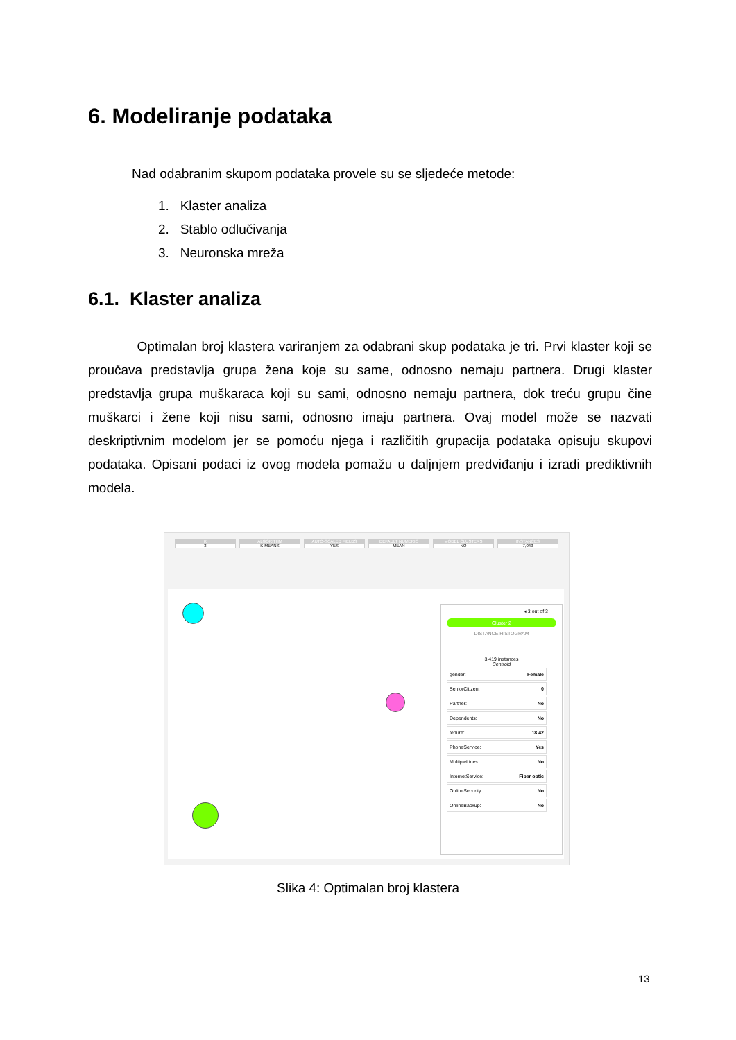6. Modeliranje podataka
Nad odabranim skupom podataka provele su se sljedeće metode:
1. Klaster analiza
2. Stablo odlučivanja
3. Neuronska mreža
6.1. Klaster analiza
Optimalan broj klastera variranjem za odabrani skup podataka je tri. Prvi klaster koji se proučava predstavlja grupa žena koje su same, odnosno nemaju partnera. Drugi klaster predstavlja grupa muškaraca koji su sami, odnosno nemaju partnera, dok treću grupu čine muškarci i žene koji nisu sami, odnosno imaju partnera. Ovaj model može se nazvati deskriptivnim modelom jer se pomoću njega i različitih grupacija podataka opisuju skupovi podataka. Opisani podaci iz ovog modela pomažu u daljnjem predviđanju i izradi prediktivnih modela.
K
3
ALGORITHM
K-MEANS
AUTO-SCALED FIELDS
YES
DEFAULT NUMERIC
MEAN
MODEL CLUSTERS
NO
INSTANCES
7,043
◂ 3 out of 3
Cluster 2
DISTANCE HISTOGRAM
3,419 instances
Centroid
gender: Female
SeniorCitizen: 0
Partner: No
Dependents: No
tenure: 18.42
PhoneService: Yes
MultipleLines: No
InternetService: Fiber optic
OnlineSecurity: No
OnlineBackup: No
Slika 4: Optimalan broj klastera
13